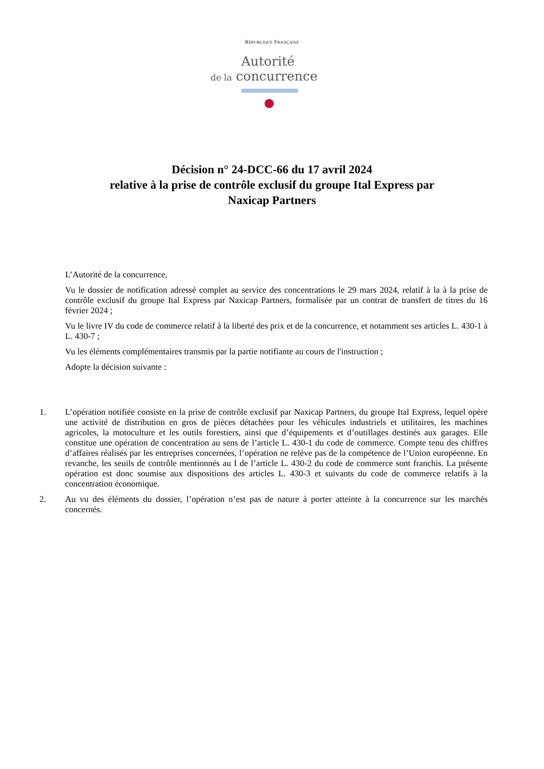RÉPUBLIQUE FRANÇAISE
Autorité
de la concurrence
Décision n° 24-DCC-66 du 17 avril 2024
relative à la prise de contrôle exclusif du groupe Ital Express par
Naxicap Partners
L’Autorité de la concurrence,
Vu le dossier de notification adressé complet au service des concentrations le 29 mars 2024, relatif à la à la prise de contrôle exclusif du groupe Ital Express par Naxicap Partners, formalisée par un contrat de transfert de titres du 16 février 2024 ;
Vu le livre IV du code de commerce relatif à la liberté des prix et de la concurrence, et notamment ses articles L. 430-1 à L. 430-7 ;
Vu les éléments complémentaires transmis par la partie notifiante au cours de l'instruction ;
Adopte la décision suivante :
1. L’opération notifiée consiste en la prise de contrôle exclusif par Naxicap Partners, du groupe Ital Express, lequel opère une activité de distribution en gros de pièces détachées pour les véhicules industriels et utilitaires, les machines agricoles, la motoculture et les outils forestiers, ainsi que d’équipements et d’outillages destinés aux garages. Elle constitue une opération de concentration au sens de l’article L. 430-1 du code de commerce. Compte tenu des chiffres d’affaires réalisés par les entreprises concernées, l’opération ne relève pas de la compétence de l’Union européenne. En revanche, les seuils de contrôle mentionnés au I de l’article L. 430-2 du code de commerce sont franchis. La présente opération est donc soumise aux dispositions des articles L. 430-3 et suivants du code de commerce relatifs à la concentration économique.
2. Au vu des éléments du dossier, l’opération n’est pas de nature à porter atteinte à la concurrence sur les marchés concernés.